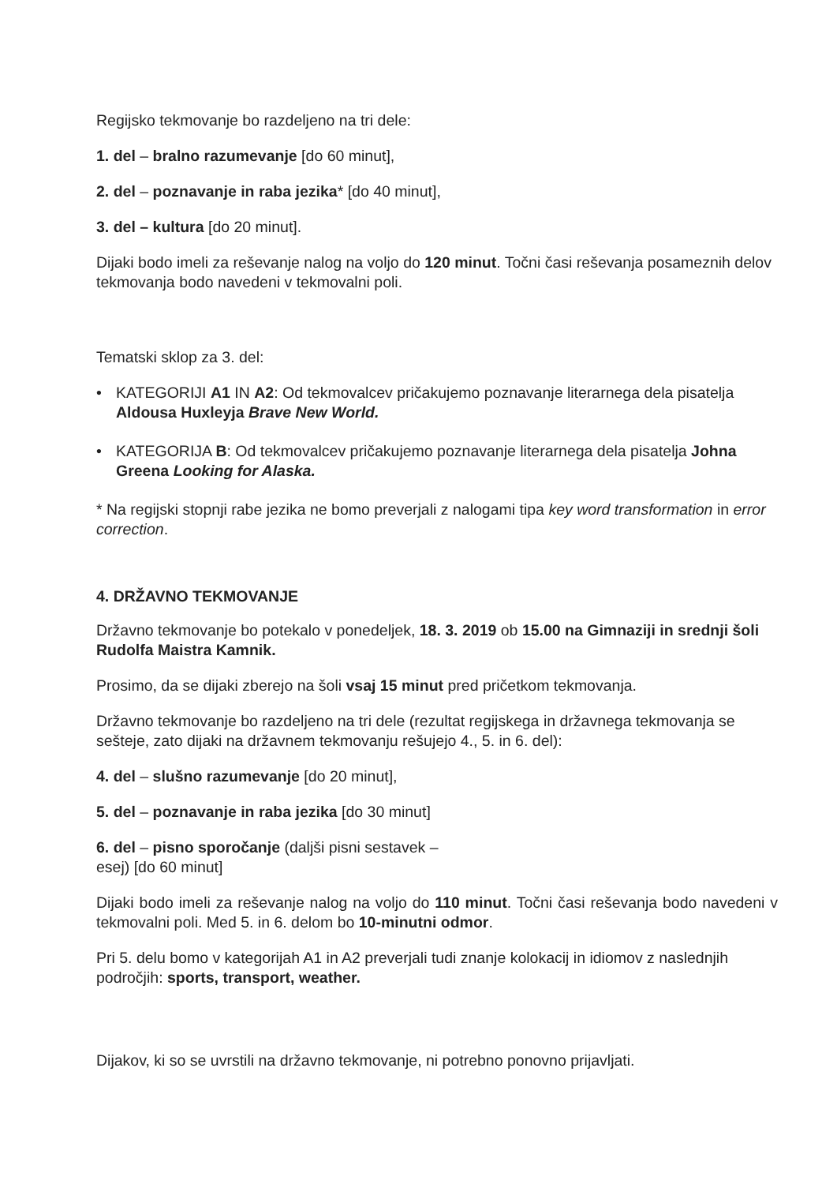Regijsko tekmovanje bo razdeljeno na tri dele:
1. del – bralno razumevanje [do 60 minut],
2. del – poznavanje in raba jezika* [do 40 minut],
3. del – kultura [do 20 minut].
Dijaki bodo imeli za reševanje nalog na voljo do 120 minut. Točni časi reševanja posameznih delov tekmovanja bodo navedeni v tekmovalni poli.
Tematski sklop za 3. del:
• KATEGORIJI A1 IN A2: Od tekmovalcev pričakujemo poznavanje literarnega dela pisatelja Aldousa Huxleyja Brave New World.
• KATEGORIJA B: Od tekmovalcev pričakujemo poznavanje literarnega dela pisatelja Johna Greena Looking for Alaska.
* Na regijski stopnji rabe jezika ne bomo preverjali z nalogami tipa key word transformation in error correction.
4. DRŽAVNO TEKMOVANJE
Državno tekmovanje bo potekalo v ponedeljek, 18. 3. 2019 ob 15.00 na Gimnaziji in srednji šoli Rudolfa Maistra Kamnik.
Prosimo, da se dijaki zberejo na šoli vsaj 15 minut pred pričetkom tekmovanja.
Državno tekmovanje bo razdeljeno na tri dele (rezultat regijskega in državnega tekmovanja se sešteje, zato dijaki na državnem tekmovanju rešujejo 4., 5. in 6. del):
4. del – slušno razumevanje [do 20 minut],
5. del – poznavanje in raba jezika [do 30 minut]
6. del – pisno sporočanje (daljši pisni sestavek – esej) [do 60 minut]
Dijaki bodo imeli za reševanje nalog na voljo do 110 minut. Točni časi reševanja bodo navedeni v tekmovalni poli. Med 5. in 6. delom bo 10-minutni odmor.
Pri 5. delu bomo v kategorijah A1 in A2 preverjali tudi znanje kolokacij in idiomov z naslednjih področjih: sports, transport, weather.
Dijakov, ki so se uvrstili na državno tekmovanje, ni potrebno ponovno prijavljati.